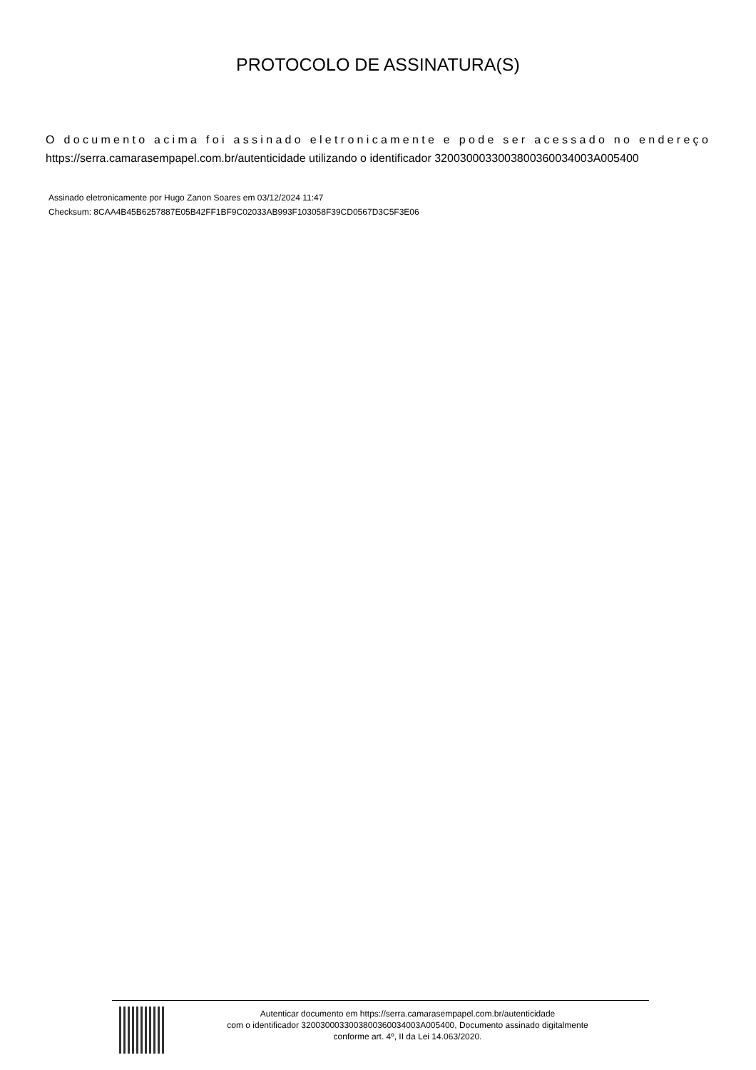PROTOCOLO DE ASSINATURA(S)
O documento acima foi assinado eletronicamente e pode ser acessado no endereço
https://serra.camarasempapel.com.br/autenticidade utilizando o identificador 320030003300380036003400​3A005400
Assinado eletronicamente por Hugo Zanon Soares em 03/12/2024 11:47
Checksum: 8CAA4B45B6257887E05B42FF1BF9C02033AB993F103058F39CD0567D3C5F3E06
Autenticar documento em https://serra.camarasempapel.com.br/autenticidade
com o identificador 3200300033003800360034003A005400, Documento assinado digitalmente
conforme art. 4º, II da Lei 14.063/2020.